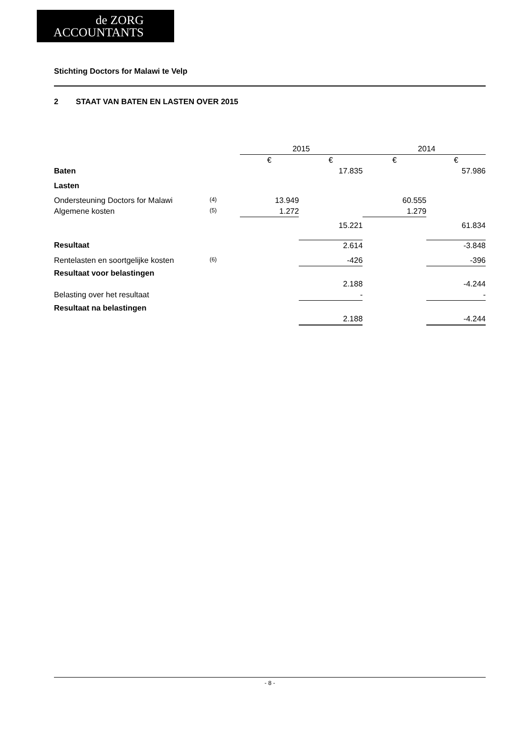de ZORG
ACCOUNTANTS
Stichting Doctors for Malawi te Velp
2 STAAT VAN BATEN EN LASTEN OVER 2015
| | | 2015 | | 2014 | |
| | | € | € | € | € |
| Baten | | | 17.835 | | 57.986 |
| Lasten | | | | | |
| Ondersteuning Doctors for Malawi | (4) | 13.949 | | 60.555 | |
| Algemene kosten | (5) | 1.272 | | 1.279 | |
| | | | 15.221 | | 61.834 |
| Resultaat | | | 2.614 | | -3.848 |
| Rentelasten en soortgelijke kosten | (6) | | -426 | | -396 |
| Resultaat voor belastingen | | | | | |
| | | | 2.188 | | -4.244 |
| Belasting over het resultaat | | | - | | - |
| Resultaat na belastingen | | | | | |
| | | | 2.188 | | -4.244 |
- 8 -